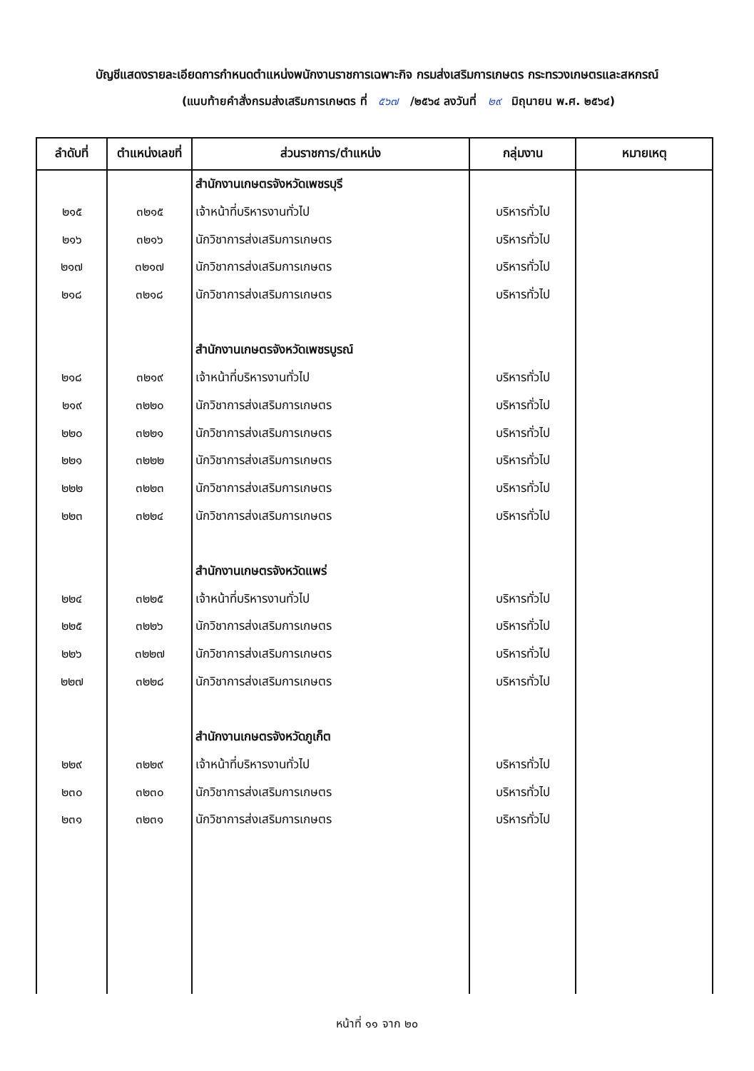บัญชีแสดงรายละเอียดการกำหนดตำแหน่งพนักงานราชการเฉพาะกิจ กรมส่งเสริมการเกษตร กระทรวงเกษตรและสหกรณ์
(แนบท้ายคำสั่งกรมส่งเสริมการเกษตร ที่ ๕๖๗ /๒๕๖๔ ลงวันที่ ๒๙ มิถุนายน พ.ศ. ๒๕๖๔)
| ลำดับที่ | ตำแหน่งเลขที่ | ส่วนราชการ/ตำแหน่ง | กลุ่มงาน | หมายเหตุ |
| --- | --- | --- | --- | --- |
| | | สำนักงานเกษตรจังหวัดเพชรบุรี | | |
| ๒๑๕ | ๓๒๑๕ | เจ้าหน้าที่บริหารงานทั่วไป | บริหารทั่วไป | |
| ๒๑๖ | ๓๒๑๖ | นักวิชาการส่งเสริมการเกษตร | บริหารทั่วไป | |
| ๒๑๗ | ๓๒๑๗ | นักวิชาการส่งเสริมการเกษตร | บริหารทั่วไป | |
| ๒๑๘ | ๓๒๑๘ | นักวิชาการส่งเสริมการเกษตร | บริหารทั่วไป | |
| | | สำนักงานเกษตรจังหวัดเพชรบูรณ์ | | |
| ๒๑๘ | ๓๒๑๙ | เจ้าหน้าที่บริหารงานทั่วไป | บริหารทั่วไป | |
| ๒๑๙ | ๓๒๒๐ | นักวิชาการส่งเสริมการเกษตร | บริหารทั่วไป | |
| ๒๒๐ | ๓๒๒๑ | นักวิชาการส่งเสริมการเกษตร | บริหารทั่วไป | |
| ๒๒๑ | ๓๒๒๒ | นักวิชาการส่งเสริมการเกษตร | บริหารทั่วไป | |
| ๒๒๒ | ๓๒๒๓ | นักวิชาการส่งเสริมการเกษตร | บริหารทั่วไป | |
| ๒๒๓ | ๓๒๒๔ | นักวิชาการส่งเสริมการเกษตร | บริหารทั่วไป | |
| | | สำนักงานเกษตรจังหวัดแพร่ | | |
| ๒๒๔ | ๓๒๒๕ | เจ้าหน้าที่บริหารงานทั่วไป | บริหารทั่วไป | |
| ๒๒๕ | ๓๒๒๖ | นักวิชาการส่งเสริมการเกษตร | บริหารทั่วไป | |
| ๒๒๖ | ๓๒๒๗ | นักวิชาการส่งเสริมการเกษตร | บริหารทั่วไป | |
| ๒๒๗ | ๓๒๒๘ | นักวิชาการส่งเสริมการเกษตร | บริหารทั่วไป | |
| | | สำนักงานเกษตรจังหวัดภูเก็ต | | |
| ๒๒๙ | ๓๒๒๙ | เจ้าหน้าที่บริหารงานทั่วไป | บริหารทั่วไป | |
| ๒๓๐ | ๓๒๓๐ | นักวิชาการส่งเสริมการเกษตร | บริหารทั่วไป | |
| ๒๓๑ | ๓๒๓๑ | นักวิชาการส่งเสริมการเกษตร | บริหารทั่วไป | |
หน้าที่ ๑๑ จาก ๒๐